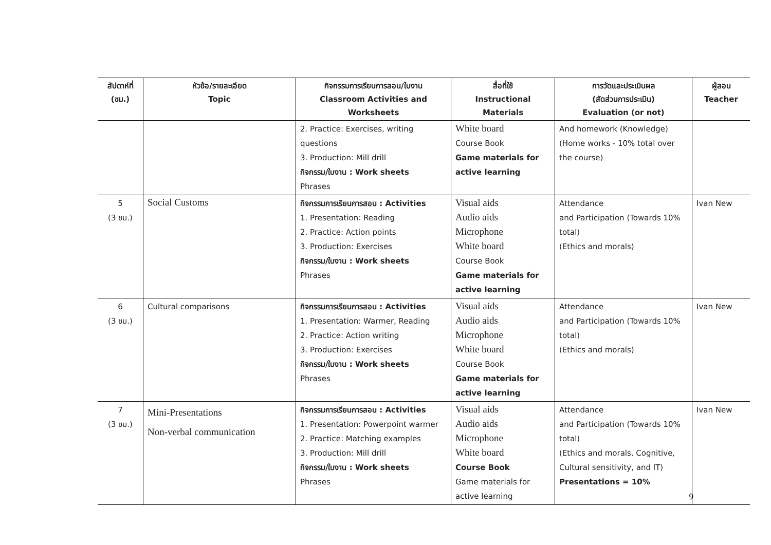| สัปดาห์ที่ (ชม.) | หัวข้อ/รายละเอียด Topic | กิจกรรมการเรียนการสอน/ใบงาน Classroom Activities and Worksheets | สื่อที่ใช้ Instructional Materials | การวัดและประเมินผล (สัดส่วนการประเมิน) Evaluation (or not) | ผู้สอน Teacher |
| --- | --- | --- | --- | --- | --- |
| | | 2. Practice: Exercises, writing questions 3. Production: Mill drill กิจกรรม/ใบงาน : Work sheets Phrases | White board Course Book Game materials for active learning | And homework (Knowledge) (Home works - 10% total over the course) | |
| 5 (3 ชม.) | Social Customs | กิจกรรมการเรียนการสอน : Activities 1. Presentation: Reading 2. Practice: Action points 3. Production: Exercises กิจกรรม/ใบงาน : Work sheets Phrases | Visual aids Audio aids Microphone White board Course Book Game materials for active learning | Attendance and Participation (Towards 10% total) (Ethics and morals) | Ivan New |
| 6 (3 ชม.) | Cultural comparisons | กิจกรรมการเรียนการสอน : Activities 1. Presentation: Warmer, Reading 2. Practice: Action writing 3. Production: Exercises กิจกรรม/ใบงาน : Work sheets Phrases | Visual aids Audio aids Microphone White board Course Book Game materials for active learning | Attendance and Participation (Towards 10% total) (Ethics and morals) | Ivan New |
| 7 (3 ชม.) | Mini-Presentations Non-verbal communication | กิจกรรมการเรียนการสอน : Activities 1. Presentation: Powerpoint warmer 2. Practice: Matching examples 3. Production: Mill drill กิจกรรม/ใบงาน : Work sheets Phrases | Visual aids Audio aids Microphone White board Course Book Game materials for active learning | Attendance and Participation (Towards 10% total) (Ethics and morals, Cognitive, Cultural sensitivity, and IT) Presentations = 10% | Ivan New |
9